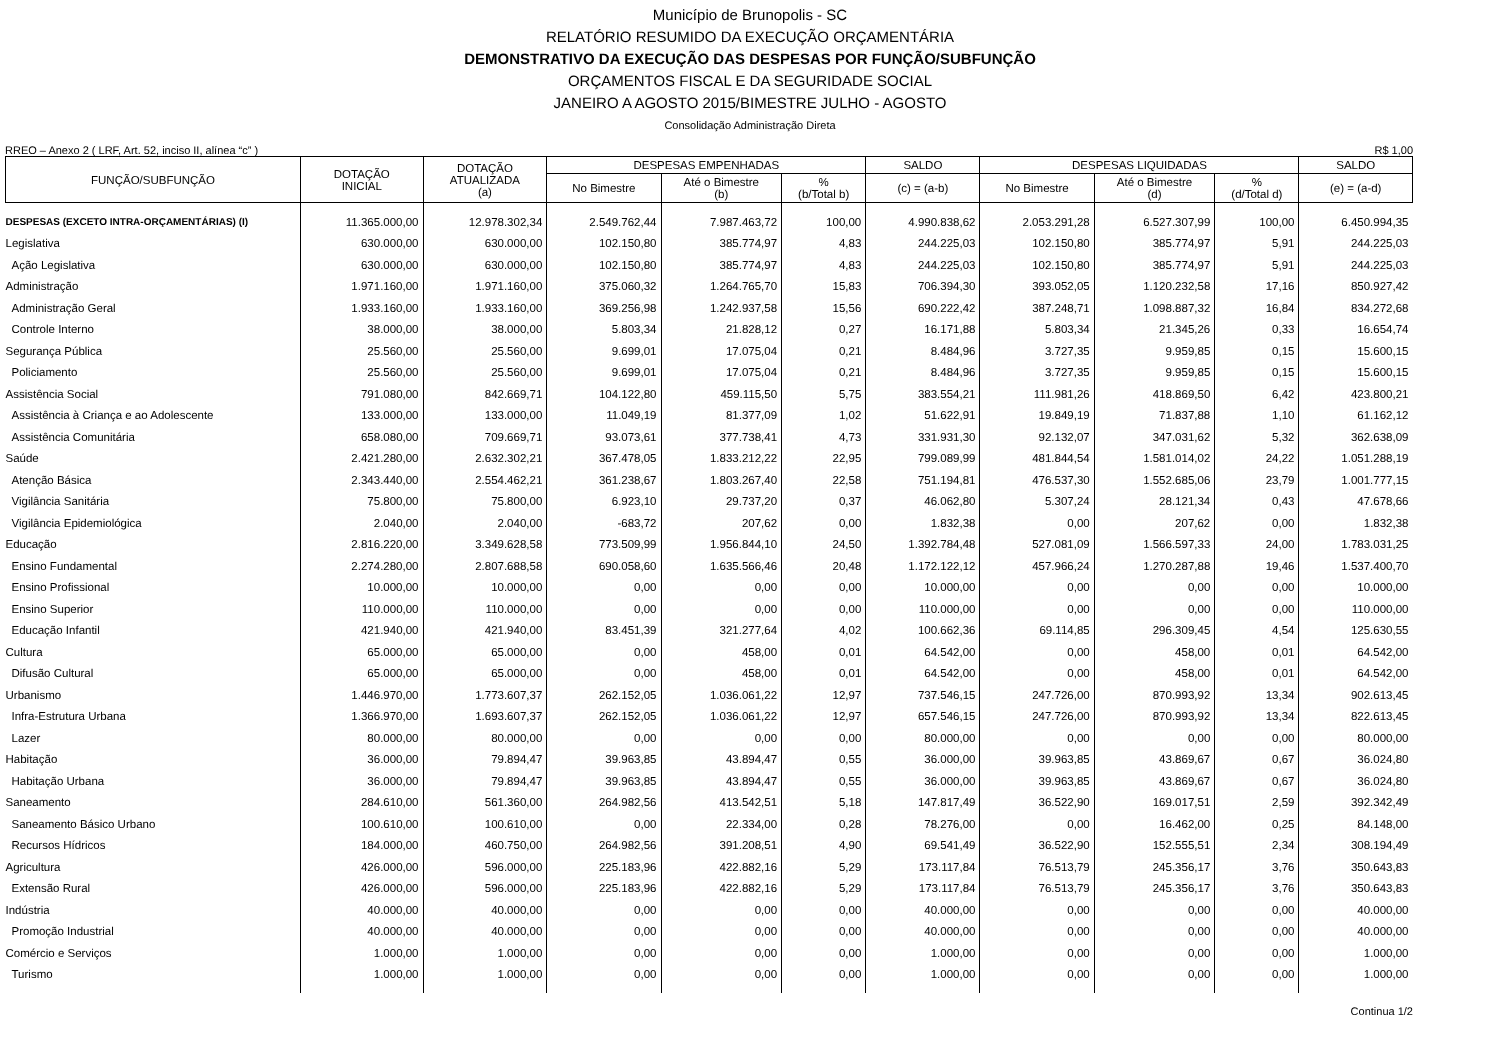Município de Brunopolis - SC
RELATÓRIO RESUMIDO DA EXECUÇÃO ORÇAMENTÁRIA
DEMONSTRATIVO DA EXECUÇÃO DAS DESPESAS POR FUNÇÃO/SUBFUNÇÃO
ORÇAMENTOS FISCAL E DA SEGURIDADE SOCIAL
JANEIRO A AGOSTO 2015/BIMESTRE JULHO - AGOSTO
Consolidação Administração Direta
RREO – Anexo 2 ( LRF, Art. 52, inciso II, alínea “c” ) R$ 1,00
| FUNÇÃO/SUBFUNÇÃO | DOTAÇÃO INICIAL | DOTAÇÃO ATUALIZADA (a) | DESPESAS EMPENHADAS | | | SALDO | DESPESAS LIQUIDADAS | | | SALDO |
| --- | --- | --- | --- | --- | --- | --- | --- | --- | --- | --- |
| | | | No Bimestre | Até o Bimestre (b) | % (b/Total b) | (c) = (a-b) | No Bimestre | Até o Bimestre (d) | % (d/Total d) | (e) = (a-d) |
| DESPESAS (EXCETO INTRA-ORÇAMENTÁRIAS) (I) | 11.365.000,00 | 12.978.302,34 | 2.549.762,44 | 7.987.463,72 | 100,00 | 4.990.838,62 | 2.053.291,28 | 6.527.307,99 | 100,00 | 6.450.994,35 |
| Legislativa | 630.000,00 | 630.000,00 | 102.150,80 | 385.774,97 | 4,83 | 244.225,03 | 102.150,80 | 385.774,97 | 5,91 | 244.225,03 |
| Ação Legislativa | 630.000,00 | 630.000,00 | 102.150,80 | 385.774,97 | 4,83 | 244.225,03 | 102.150,80 | 385.774,97 | 5,91 | 244.225,03 |
| Administração | 1.971.160,00 | 1.971.160,00 | 375.060,32 | 1.264.765,70 | 15,83 | 706.394,30 | 393.052,05 | 1.120.232,58 | 17,16 | 850.927,42 |
| Administração Geral | 1.933.160,00 | 1.933.160,00 | 369.256,98 | 1.242.937,58 | 15,56 | 690.222,42 | 387.248,71 | 1.098.887,32 | 16,84 | 834.272,68 |
| Controle Interno | 38.000,00 | 38.000,00 | 5.803,34 | 21.828,12 | 0,27 | 16.171,88 | 5.803,34 | 21.345,26 | 0,33 | 16.654,74 |
| Segurança Pública | 25.560,00 | 25.560,00 | 9.699,01 | 17.075,04 | 0,21 | 8.484,96 | 3.727,35 | 9.959,85 | 0,15 | 15.600,15 |
| Policiamento | 25.560,00 | 25.560,00 | 9.699,01 | 17.075,04 | 0,21 | 8.484,96 | 3.727,35 | 9.959,85 | 0,15 | 15.600,15 |
| Assistência Social | 791.080,00 | 842.669,71 | 104.122,80 | 459.115,50 | 5,75 | 383.554,21 | 111.981,26 | 418.869,50 | 6,42 | 423.800,21 |
| Assistência à Criança e ao Adolescente | 133.000,00 | 133.000,00 | 11.049,19 | 81.377,09 | 1,02 | 51.622,91 | 19.849,19 | 71.837,88 | 1,10 | 61.162,12 |
| Assistência Comunitária | 658.080,00 | 709.669,71 | 93.073,61 | 377.738,41 | 4,73 | 331.931,30 | 92.132,07 | 347.031,62 | 5,32 | 362.638,09 |
| Saúde | 2.421.280,00 | 2.632.302,21 | 367.478,05 | 1.833.212,22 | 22,95 | 799.089,99 | 481.844,54 | 1.581.014,02 | 24,22 | 1.051.288,19 |
| Atenção Básica | 2.343.440,00 | 2.554.462,21 | 361.238,67 | 1.803.267,40 | 22,58 | 751.194,81 | 476.537,30 | 1.552.685,06 | 23,79 | 1.001.777,15 |
| Vigilância Sanitária | 75.800,00 | 75.800,00 | 6.923,10 | 29.737,20 | 0,37 | 46.062,80 | 5.307,24 | 28.121,34 | 0,43 | 47.678,66 |
| Vigilância Epidemiológica | 2.040,00 | 2.040,00 | -683,72 | 207,62 | 0,00 | 1.832,38 | 0,00 | 207,62 | 0,00 | 1.832,38 |
| Educação | 2.816.220,00 | 3.349.628,58 | 773.509,99 | 1.956.844,10 | 24,50 | 1.392.784,48 | 527.081,09 | 1.566.597,33 | 24,00 | 1.783.031,25 |
| Ensino Fundamental | 2.274.280,00 | 2.807.688,58 | 690.058,60 | 1.635.566,46 | 20,48 | 1.172.122,12 | 457.966,24 | 1.270.287,88 | 19,46 | 1.537.400,70 |
| Ensino Profissional | 10.000,00 | 10.000,00 | 0,00 | 0,00 | 0,00 | 10.000,00 | 0,00 | 0,00 | 0,00 | 10.000,00 |
| Ensino Superior | 110.000,00 | 110.000,00 | 0,00 | 0,00 | 0,00 | 110.000,00 | 0,00 | 0,00 | 0,00 | 110.000,00 |
| Educação Infantil | 421.940,00 | 421.940,00 | 83.451,39 | 321.277,64 | 4,02 | 100.662,36 | 69.114,85 | 296.309,45 | 4,54 | 125.630,55 |
| Cultura | 65.000,00 | 65.000,00 | 0,00 | 458,00 | 0,01 | 64.542,00 | 0,00 | 458,00 | 0,01 | 64.542,00 |
| Difusão Cultural | 65.000,00 | 65.000,00 | 0,00 | 458,00 | 0,01 | 64.542,00 | 0,00 | 458,00 | 0,01 | 64.542,00 |
| Urbanismo | 1.446.970,00 | 1.773.607,37 | 262.152,05 | 1.036.061,22 | 12,97 | 737.546,15 | 247.726,00 | 870.993,92 | 13,34 | 902.613,45 |
| Infra-Estrutura Urbana | 1.366.970,00 | 1.693.607,37 | 262.152,05 | 1.036.061,22 | 12,97 | 657.546,15 | 247.726,00 | 870.993,92 | 13,34 | 822.613,45 |
| Lazer | 80.000,00 | 80.000,00 | 0,00 | 0,00 | 0,00 | 80.000,00 | 0,00 | 0,00 | 0,00 | 80.000,00 |
| Habitação | 36.000,00 | 79.894,47 | 39.963,85 | 43.894,47 | 0,55 | 36.000,00 | 39.963,85 | 43.869,67 | 0,67 | 36.024,80 |
| Habitação Urbana | 36.000,00 | 79.894,47 | 39.963,85 | 43.894,47 | 0,55 | 36.000,00 | 39.963,85 | 43.869,67 | 0,67 | 36.024,80 |
| Saneamento | 284.610,00 | 561.360,00 | 264.982,56 | 413.542,51 | 5,18 | 147.817,49 | 36.522,90 | 169.017,51 | 2,59 | 392.342,49 |
| Saneamento Básico Urbano | 100.610,00 | 100.610,00 | 0,00 | 22.334,00 | 0,28 | 78.276,00 | 0,00 | 16.462,00 | 0,25 | 84.148,00 |
| Recursos Hídricos | 184.000,00 | 460.750,00 | 264.982,56 | 391.208,51 | 4,90 | 69.541,49 | 36.522,90 | 152.555,51 | 2,34 | 308.194,49 |
| Agricultura | 426.000,00 | 596.000,00 | 225.183,96 | 422.882,16 | 5,29 | 173.117,84 | 76.513,79 | 245.356,17 | 3,76 | 350.643,83 |
| Extensão Rural | 426.000,00 | 596.000,00 | 225.183,96 | 422.882,16 | 5,29 | 173.117,84 | 76.513,79 | 245.356,17 | 3,76 | 350.643,83 |
| Indústria | 40.000,00 | 40.000,00 | 0,00 | 0,00 | 0,00 | 40.000,00 | 0,00 | 0,00 | 0,00 | 40.000,00 |
| Promoção Industrial | 40.000,00 | 40.000,00 | 0,00 | 0,00 | 0,00 | 40.000,00 | 0,00 | 0,00 | 0,00 | 40.000,00 |
| Comércio e Serviços | 1.000,00 | 1.000,00 | 0,00 | 0,00 | 0,00 | 1.000,00 | 0,00 | 0,00 | 0,00 | 1.000,00 |
| Turismo | 1.000,00 | 1.000,00 | 0,00 | 0,00 | 0,00 | 1.000,00 | 0,00 | 0,00 | 0,00 | 1.000,00 |
Continua 1/2